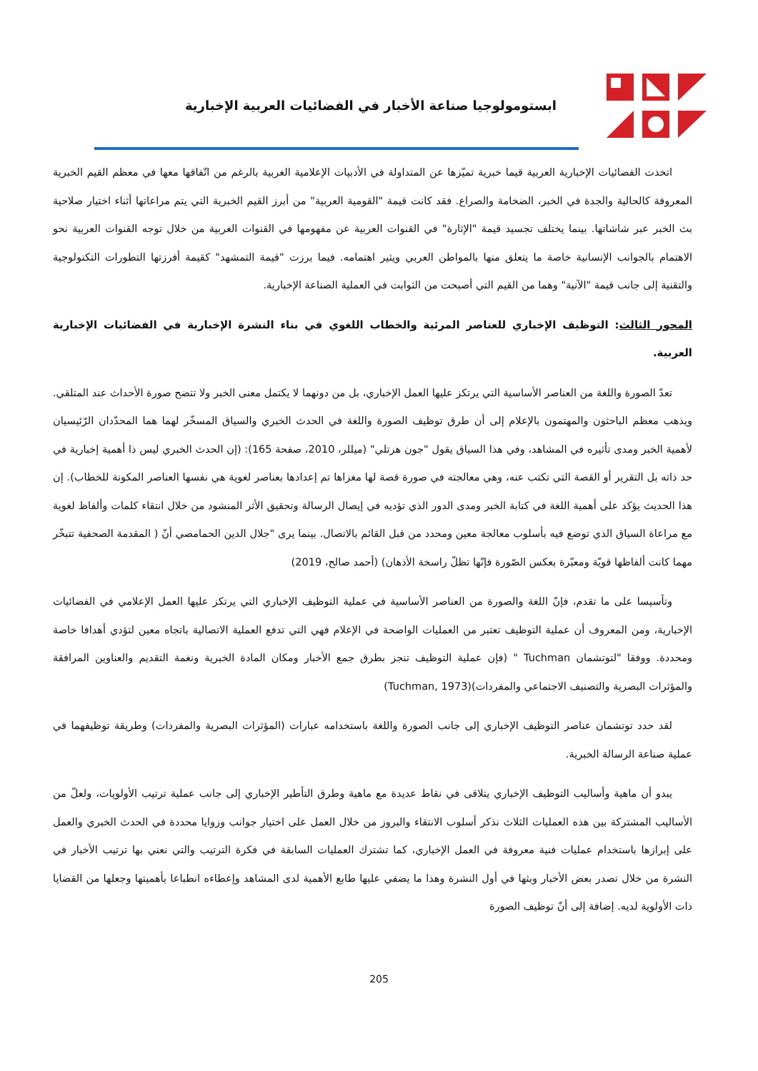ابستومولوجيا صناعة الأخبار في الفضائيات العربية الإخبارية
اتخذت الفضائيات الإخبارية العربية قيما خبرية تميّزها عن المتداولة في الأدبيات الإعلامية الغربية بالرغم من اتّفاقها معها في معظم القيم الخبرية المعروفة كالحالية والجدة في الخبر، الضخامة والصراع. فقد كانت قيمة "القومية العربية" من أبرز القيم الخبرية التي يتم مراعاتها أثناء اختيار صلاحية بث الخبر عبر شاشاتها. بينما يختلف تجسيد قيمة "الإثارة" في القنوات العربية عن مفهومها في القنوات الغربية من خلال توجه القنوات العربية نحو الاهتمام بالجوانب الإنسانية خاصة ما يتعلق منها بالمواطن العربي ويثير اهتمامه. فيما برزت "قيمة التمشهد" كقيمة أفرزتها التطورات التكنولوجية والتقنية إلى جانب قيمة "الآنية" وهما من القيم التي أصبحت من الثوابت في العملية الصناعة الإخبارية.
المحور الثالث: التوظيف الإخباري للعناصر المرئية والخطاب اللغوي في بناء النشرة الإخبارية في الفضائيات الإخبارية العربية.
تعدّ الصورة واللغة من العناصر الأساسية التي يرتكز عليها العمل الإخباري، بل من دونهما لا يكتمل معنى الخبر ولا تتضح صورة الأحداث عند المتلقي. ويذهب معظم الباحثون والمهتمون بالإعلام إلى أن طرق توظيف الصورة واللغة في الحدث الخبري والسياق المسخّر لهما هما المحدّدان الرّئيسيان لأهمية الخبر ومدى تأثيره في المشاهد، وفي هذا السياق يقول "جون هرتلي" (ميللر، 2010، صفحة 165): (إن الحدث الخبري ليس ذا أهمية إخبارية في حد ذاته بل التقرير أو القصة التي تكتب عنه، وهي معالجته في صورة قصة لها مغزاها تم إعدادها بعناصر لغوية هي نفسها العناصر المكونة للخطاب). إن هذا الحديث يؤكد على أهمية اللغة في كتابة الخبر ومدى الدور الذي تؤديه في إيصال الرسالة وتحقيق الأثر المنشود من خلال انتقاء كلمات وألفاظ لغوية مع مراعاة السياق الذي توضع فيه بأسلوب معالجة معين ومحدد من قبل القائم بالاتصال. بينما يرى "جلال الدين الحمامصي أنّ ( المقدمة الصحفية تتبخّر مهما كانت ألفاظها قويّة ومعبّرة بعكس الصّورة فإنّها تظلّ راسخة الأذهان) (أحمد صالح، 2019)
وتأسيسا على ما تقدم، فإنّ اللغة والصورة من العناصر الأساسية في عملية التوظيف الإخباري التي يرتكز عليها العمل الإعلامي في الفضائيات الإخبارية، ومن المعروف أن عملية التوظيف تعتبر من العمليات الواضحة في الإعلام فهي التي تدفع العملية الاتصالية باتجاه معين لتؤدي أهدافا خاصة ومحددة. ووفقا "لتوتشمان Tuchman " (فإن عملية التوظيف تنجز بطرق جمع الأخبار ومكان المادة الخبرية ونغمة التقديم والعناوين المرافقة والمؤثرات البصرية والتصنيف الاجتماعي والمفردات)(Tuchman, 1973)
لقد حدد توتشمان عناصر التوظيف الإخباري إلى جانب الصورة واللغة باستخدامه عبارات (المؤثرات البصرية والمفردات) وطريقة توظيفهما في عملية صناعة الرسالة الخبرية.
يبدو أن ماهية وأساليب التوظيف الإخباري يتلاقى في نقاط عديدة مع ماهية وطرق التأطير الإخباري إلى جانب عملية ترتيب الأولويات، ولعلّ من الأساليب المشتركة بين هذه العمليات الثلاث نذكر أسلوب الانتقاء والبروز من خلال العمل على اختيار جوانب وزوايا محددة في الحدث الخبري والعمل على إبرازها باستخدام عمليات فنية معروفة في العمل الإخباري، كما تشترك العمليات السابقة في فكرة الترتيب والتي نعني بها ترتيب الأخبار في النشرة من خلال تصدر بعض الأخبار وبثها في أول النشرة وهذا ما يضفي عليها طابع الأهمية لدى المشاهد وإعطاءه انطباعا بأهميتها وجعلها من القضايا ذات الأولوية لديه. إضافة إلى أنّ توظيف الصورة
205